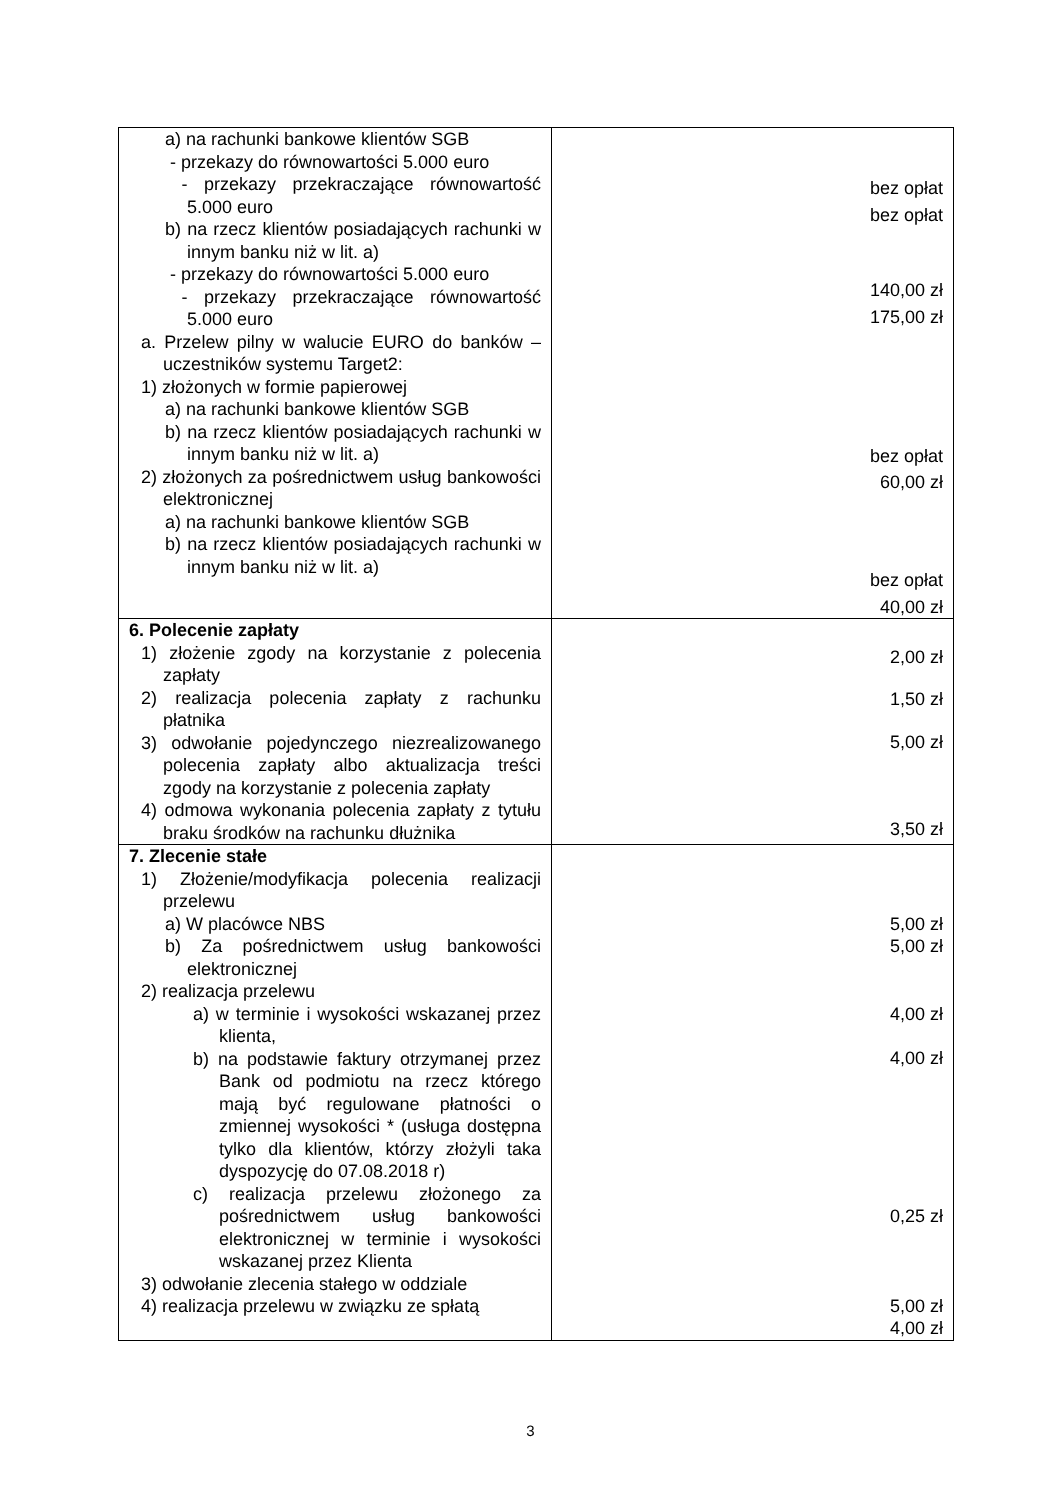| a) na rachunki bankowe klientów SGB - przekazy do równowartości 5.000 euro - przekazy przekraczające równowartość 5.000 euro b) na rzecz klientów posiadających rachunki w innym banku niż w lit. a) - przekazy do równowartości 5.000 euro - przekazy przekraczające równowartość 5.000 euro a. Przelew pilny w walucie EURO do banków – uczestników systemu Target2: 1) złożonych w formie papierowej a) na rachunki bankowe klientów SGB b) na rzecz klientów posiadających rachunki w innym banku niż w lit. a) 2) złożonych za pośrednictwem usług bankowości elektronicznej a) na rachunki bankowe klientów SGB b) na rzecz klientów posiadających rachunki w innym banku niż w lit. a) | bez opłat bez opłat 140,00 zł 175,00 zł bez opłat 60,00 zł bez opłat 40,00 zł |
| 6. Polecenie zapłaty 1) złożenie zgody na korzystanie z polecenia zapłaty 2) realizacja polecenia zapłaty z rachunku płatnika 3) odwołanie pojedynczego niezrealizowanego polecenia zapłaty albo aktualizacja treści zgody na korzystanie z polecenia zapłaty 4) odmowa wykonania polecenia zapłaty z tytułu braku środków na rachunku dłużnika | 2,00 zł 1,50 zł 5,00 zł 3,50 zł |
| 7. Zlecenie stałe 1) Złożenie/modyfikacja polecenia realizacji przelewu a) W placówce NBS b) Za pośrednictwem usług bankowości elektronicznej 2) realizacja przelewu a) w terminie i wysokości wskazanej przez klienta, b) na podstawie faktury otrzymanej przez Bank od podmiotu na rzecz którego mają być regulowane płatności o zmiennej wysokości * (usługa dostępna tylko dla klientów, którzy złożyli taka dyspozycję do 07.08.2018 r) c) realizacja przelewu złożonego za pośrednictwem usług bankowości elektronicznej w terminie i wysokości wskazanej przez Klienta 3) odwołanie zlecenia stałego w oddziale 4) realizacja przelewu w związku ze spłatą | 5,00 zł 5,00 zł 4,00 zł 4,00 zł 0,25 zł 5,00 zł 4,00 zł |
3